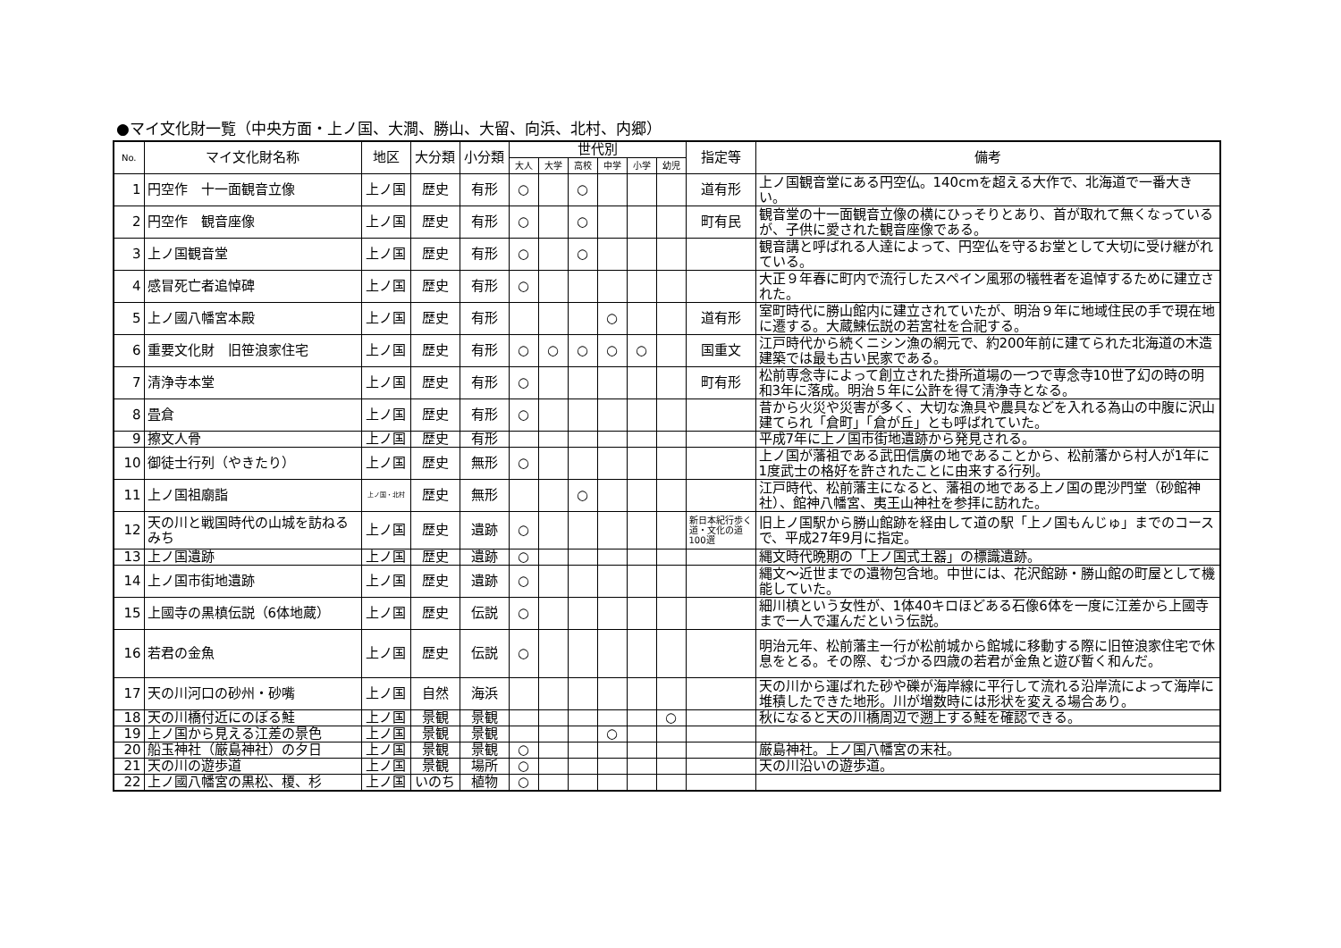●マイ文化財一覧（中央方面・上ノ国、大澗、勝山、大留、向浜、北村、内郷）
| No. | マイ文化財名称 | 地区 | 大分類 | 小分類 | 世代別 | | | | | | 指定等 | 備考 |
| --- | --- | --- | --- | --- | --- | --- | --- | --- | --- | --- | --- | --- |
| | | | | | 大人 | 大学 | 高校 | 中学 | 小学 | 幼児 | | |
| 1 | 円空作 十一面観音立像 | 上ノ国 | 歴史 | 有形 | ○ | | ○ | | | | 道有形 | 上ノ国観音堂にある円空仏。140cmを超える大作で、北海道で一番大きい。 |
| 2 | 円空作 観音座像 | 上ノ国 | 歴史 | 有形 | ○ | | ○ | | | | 町有民 | 観音堂の十一面観音立像の横にひっそりとあり、首が取れて無くなっているが、子供に愛された観音座像である。 |
| 3 | 上ノ国観音堂 | 上ノ国 | 歴史 | 有形 | ○ | | ○ | | | | | 観音講と呼ばれる人達によって、円空仏を守るお堂として大切に受け継がれている。 |
| 4 | 感冒死亡者追悼碑 | 上ノ国 | 歴史 | 有形 | ○ | | | | | | | 大正９年春に町内で流行したスペイン風邪の犠牲者を追悼するために建立された。 |
| 5 | 上ノ國八幡宮本殿 | 上ノ国 | 歴史 | 有形 | | | | ○ | | | 道有形 | 室町時代に勝山館内に建立されていたが、明治９年に地域住民の手で現在地に遷する。大蔵鰊伝説の若宮社を合祀する。 |
| 6 | 重要文化財 旧笹浪家住宅 | 上ノ国 | 歴史 | 有形 | ○ | ○ | ○ | ○ | ○ | | 国重文 | 江戸時代から続くニシン漁の網元で、約200年前に建てられた北海道の木造建築では最も古い民家である。 |
| 7 | 清浄寺本堂 | 上ノ国 | 歴史 | 有形 | ○ | | | | | | 町有形 | 松前専念寺によって創立された掛所道場の一つで専念寺10世了幻の時の明和3年に落成。明治５年に公許を得て清浄寺となる。 |
| 8 | 畳倉 | 上ノ国 | 歴史 | 有形 | ○ | | | | | | | 昔から火災や災害が多く、大切な漁具や農具などを入れる為山の中腹に沢山建てられ「倉町」「倉が丘」とも呼ばれていた。 |
| 9 | 擦文人骨 | 上ノ国 | 歴史 | 有形 | | | | | | | | 平成7年に上ノ国市街地遺跡から発見される。 |
| 10 | 御徒士行列（やきたり） | 上ノ国 | 歴史 | 無形 | ○ | | | | | | | 上ノ国が藩祖である武田信廣の地であることから、松前藩から村人が1年に1度武士の格好を許されたことに由来する行列。 |
| 11 | 上ノ国祖廟詣 | 上ノ国・北村 | 歴史 | 無形 | | | ○ | | | | | 江戸時代、松前藩主になると、藩祖の地である上ノ国の毘沙門堂（砂館神社）、館神八幡宮、夷王山神社を参拝に訪れた。 |
| 12 | 天の川と戦国時代の山城を訪ねるみち | 上ノ国 | 歴史 | 遺跡 | ○ | | | | | | 新日本紀行歩く道・文化の道100選 | 旧上ノ国駅から勝山館跡を経由して道の駅「上ノ国もんじゅ」までのコースで、平成27年9月に指定。 |
| 13 | 上ノ国遺跡 | 上ノ国 | 歴史 | 遺跡 | ○ | | | | | | | 縄文時代晩期の「上ノ国式土器」の標識遺跡。 |
| 14 | 上ノ国市街地遺跡 | 上ノ国 | 歴史 | 遺跡 | ○ | | | | | | | 縄文～近世までの遺物包含地。中世には、花沢館跡・勝山館の町屋として機能していた。 |
| 15 | 上國寺の黒槙伝説（6体地蔵） | 上ノ国 | 歴史 | 伝説 | ○ | | | | | | | 細川槙という女性が、1体40キロほどある石像6体を一度に江差から上國寺まで一人で運んだという伝説。 |
| 16 | 若君の金魚 | 上ノ国 | 歴史 | 伝説 | ○ | | | | | | | 明治元年、松前藩主一行が松前城から館城に移動する際に旧笹浪家住宅で休息をとる。その際、むづかる四歳の若君が金魚と遊び暫く和んだ。 |
| 17 | 天の川河口の砂州・砂嘴 | 上ノ国 | 自然 | 海浜 | | | | | | | | 天の川から運ばれた砂や礫が海岸線に平行して流れる沿岸流によって海岸に堆積したできた地形。川が増数時には形状を変える場合あり。 |
| 18 | 天の川橋付近にのぼる鮭 | 上ノ国 | 景観 | 景観 | | | | | | ○ | | 秋になると天の川橋周辺で遡上する鮭を確認できる。 |
| 19 | 上ノ国から見える江差の景色 | 上ノ国 | 景観 | 景観 | | | | ○ | | | | |
| 20 | 船玉神社（厳島神社）の夕日 | 上ノ国 | 景観 | 景観 | ○ | | | | | | | 厳島神社。上ノ国八幡宮の末社。 |
| 21 | 天の川の遊歩道 | 上ノ国 | 景観 | 場所 | ○ | | | | | | | 天の川沿いの遊歩道。 |
| 22 | 上ノ國八幡宮の黒松、榎、杉 | 上ノ国 | いのち | 植物 | ○ | | | | | | | |